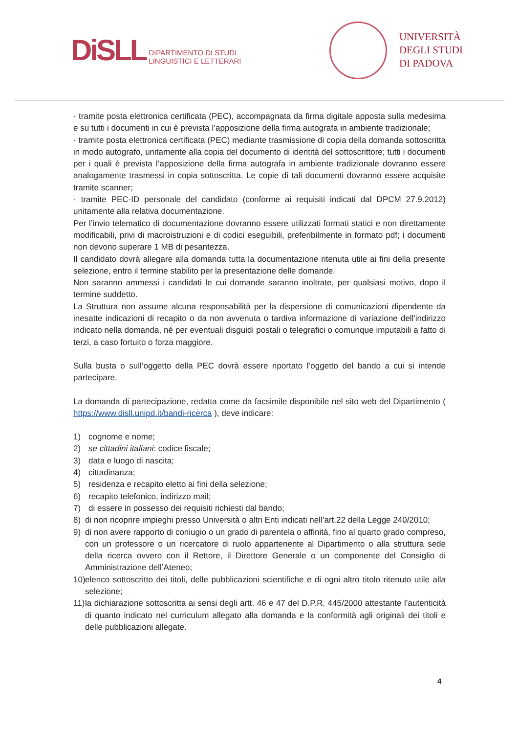DiSLL DIPARTIMENTO DI STUDI
LINGUISTICI E LETTERARI
UNIVERSITÀ
DEGLI STUDI
DI PADOVA
· tramite posta elettronica certificata (PEC), accompagnata da firma digitale apposta sulla medesima e su tutti i documenti in cui è prevista l’apposizione della firma autografa in ambiente tradizionale;
· tramite posta elettronica certificata (PEC) mediante trasmissione di copia della domanda sottoscritta in modo autografo, unitamente alla copia del documento di identità del sottoscrittore; tutti i documenti per i quali è prevista l’apposizione della firma autografa in ambiente tradizionale dovranno essere analogamente trasmessi in copia sottoscritta. Le copie di tali documenti dovranno essere acquisite tramite scanner;
· tramite PEC-ID personale del candidato (conforme ai requisiti indicati dal DPCM 27.9.2012) unitamente alla relativa documentazione.
Per l’invio telematico di documentazione dovranno essere utilizzati formati statici e non direttamente modificabili, privi di macroistruzioni e di codici eseguibili, preferibilmente in formato pdf; i documenti non devono superare 1 MB di pesantezza.
Il candidato dovrà allegare alla domanda tutta la documentazione ritenuta utile ai fini della presente selezione, entro il termine stabilito per la presentazione delle domande.
Non saranno ammessi i candidati le cui domande saranno inoltrate, per qualsiasi motivo, dopo il termine suddetto.
La Struttura non assume alcuna responsabilità per la dispersione di comunicazioni dipendente da inesatte indicazioni di recapito o da non avvenuta o tardiva informazione di variazione dell'indirizzo indicato nella domanda, né per eventuali disguidi postali o telegrafici o comunque imputabili a fatto di terzi, a caso fortuito o forza maggiore.
Sulla busta o sull’oggetto della PEC dovrà essere riportato l’oggetto del bando a cui si intende partecipare.
La domanda di partecipazione, redatta come da facsimile disponibile nel sito web del Dipartimento ( https://www.disll.unipd.it/bandi-ricerca ), deve indicare:
1) cognome e nome;
2) se cittadini italiani: codice fiscale;
3) data e luogo di nascita;
4) cittadinanza;
5) residenza e recapito eletto ai fini della selezione;
6) recapito telefonico, indirizzo mail;
7) di essere in possesso dei requisiti richiesti dal bando;
8) di non ricoprire impieghi presso Università o altri Enti indicati nell’art.22 della Legge 240/2010;
9) di non avere rapporto di coniugio o un grado di parentela o affinità, fino al quarto grado compreso, con un professore o un ricercatore di ruolo appartenente al Dipartimento o alla struttura sede della ricerca ovvero con il Rettore, il Direttore Generale o un componente del Consiglio di Amministrazione dell’Ateneo;
10) elenco sottoscritto dei titoli, delle pubblicazioni scientifiche e di ogni altro titolo ritenuto utile alla selezione;
11) la dichiarazione sottoscritta ai sensi degli artt. 46 e 47 del D.P.R. 445/2000 attestante l’autenticità di quanto indicato nel curriculum allegato alla domanda e la conformità agli originali dei titoli e delle pubblicazioni allegate.
4